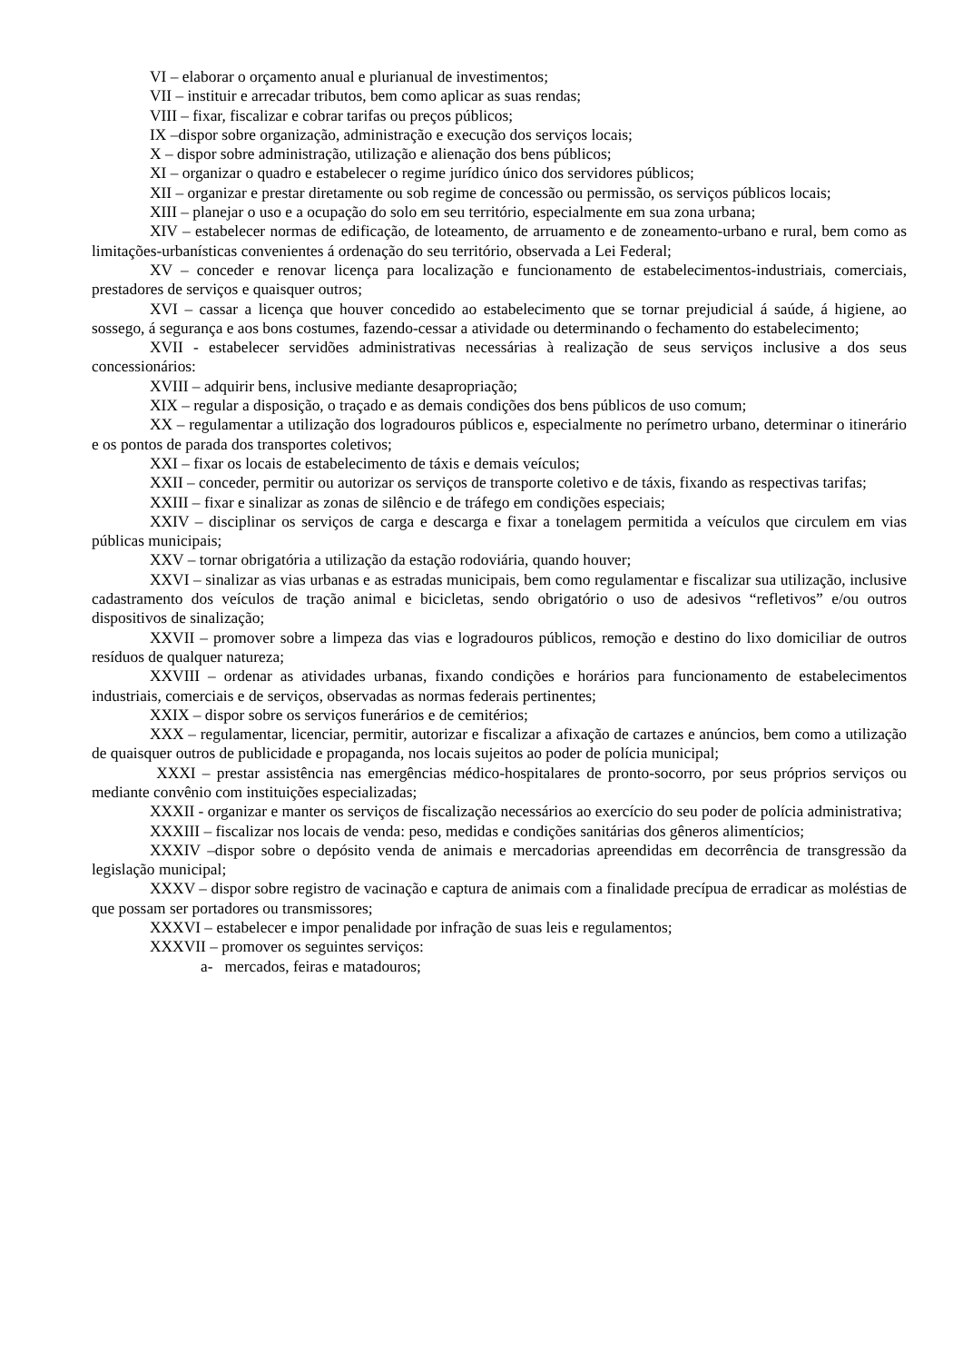VI – elaborar o orçamento anual e plurianual de investimentos;
VII – instituir e arrecadar tributos, bem como aplicar as suas rendas;
VIII – fixar, fiscalizar e cobrar tarifas ou preços públicos;
IX –dispor sobre organização, administração e execução dos serviços locais;
X – dispor sobre administração, utilização e alienação dos bens públicos;
XI – organizar o quadro e estabelecer o regime jurídico único dos servidores públicos;
XII – organizar e prestar diretamente ou sob regime de concessão ou permissão, os serviços públicos locais;
XIII – planejar o uso e a ocupação do solo em seu território, especialmente em sua zona urbana;
XIV – estabelecer normas de edificação, de loteamento, de arruamento e de zoneamento-urbano e rural, bem como as limitações-urbanísticas convenientes á ordenação do seu território, observada a Lei Federal;
XV – conceder e renovar licença para localização e funcionamento de estabelecimentos-industriais, comerciais, prestadores de serviços e quaisquer outros;
XVI – cassar a licença que houver concedido ao estabelecimento que se tornar prejudicial á saúde, á higiene, ao sossego, á segurança e aos bons costumes, fazendo-cessar a atividade ou determinando o fechamento do estabelecimento;
XVII - estabelecer servidões administrativas necessárias à realização de seus serviços inclusive a dos seus concessionários:
XVIII – adquirir bens, inclusive mediante desapropriação;
XIX – regular a disposição, o traçado e as demais condições dos bens públicos de uso comum;
XX – regulamentar a utilização dos logradouros públicos e, especialmente no perímetro urbano, determinar o itinerário e os pontos de parada dos transportes coletivos;
XXI – fixar os locais de estabelecimento de táxis e demais veículos;
XXII – conceder, permitir ou autorizar os serviços de transporte coletivo e de táxis, fixando as respectivas tarifas;
XXIII – fixar e sinalizar as zonas de silêncio e de tráfego em condições especiais;
XXIV – disciplinar os serviços de carga e descarga e fixar a tonelagem permitida a veículos que circulem em vias públicas municipais;
XXV – tornar obrigatória a utilização da estação rodoviária, quando houver;
XXVI – sinalizar as vias urbanas e as estradas municipais, bem como regulamentar e fiscalizar sua utilização, inclusive cadastramento dos veículos de tração animal e bicicletas, sendo obrigatório o uso de adesivos “refletivos” e/ou outros dispositivos de sinalização;
XXVII – promover sobre a limpeza das vias e logradouros públicos, remoção e destino do lixo domiciliar de outros resíduos de qualquer natureza;
XXVIII – ordenar as atividades urbanas, fixando condições e horários para funcionamento de estabelecimentos industriais, comerciais e de serviços, observadas as normas federais pertinentes;
XXIX – dispor sobre os serviços funerários e de cemitérios;
XXX – regulamentar, licenciar, permitir, autorizar e fiscalizar a afixação de cartazes e anúncios, bem como a utilização de quaisquer outros de publicidade e propaganda, nos locais sujeitos ao poder de polícia municipal;
XXXI – prestar assistência nas emergências médico-hospitalares de pronto-socorro, por seus próprios serviços ou mediante convênio com instituições especializadas;
XXXII - organizar e manter os serviços de fiscalização necessários ao exercício do seu poder de polícia administrativa;
XXXIII – fiscalizar nos locais de venda: peso, medidas e condições sanitárias dos gêneros alimentícios;
XXXIV –dispor sobre o depósito venda de animais e mercadorias apreendidas em decorrência de transgressão da legislação municipal;
XXXV – dispor sobre registro de vacinação e captura de animais com a finalidade precípua de erradicar as moléstias de que possam ser portadores ou transmissores;
XXXVI – estabelecer e impor penalidade por infração de suas leis e regulamentos;
XXXVII – promover os seguintes serviços:
a- mercados, feiras e matadouros;